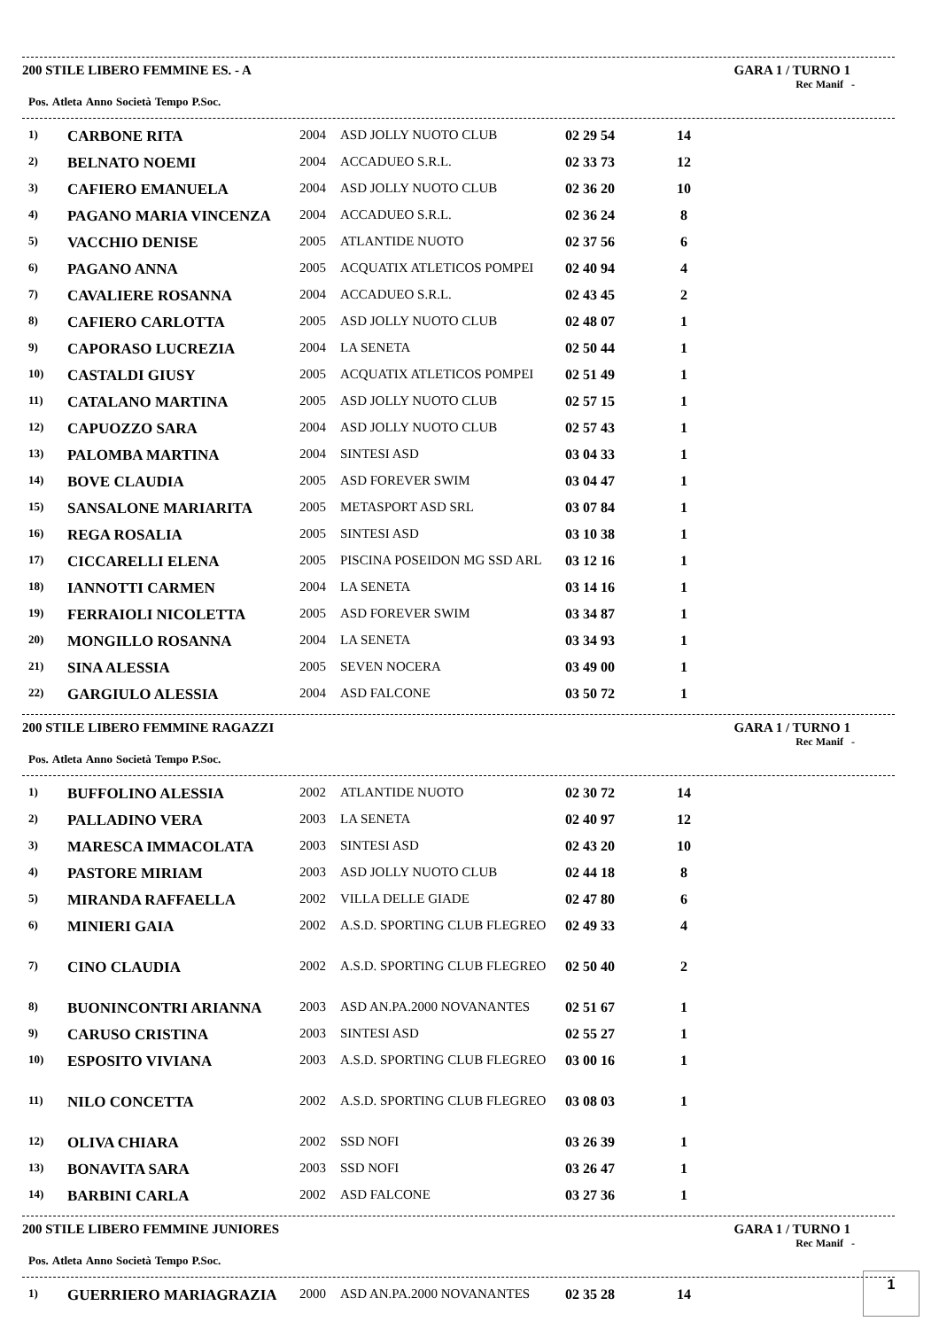200 STILE LIBERO FEMMINE ES. - A GARA 1 / TURNO 1
Rec Manif -
| Pos. | Atleta | Anno | Società | Tempo | P.Soc. |
| --- | --- | --- | --- | --- | --- |
| 1) | CARBONE RITA | 2004 | ASD JOLLY NUOTO CLUB | 02 29 54 | 14 |
| 2) | BELNATO NOEMI | 2004 | ACCADUEO S.R.L. | 02 33 73 | 12 |
| 3) | CAFIERO EMANUELA | 2004 | ASD JOLLY NUOTO CLUB | 02 36 20 | 10 |
| 4) | PAGANO MARIA VINCENZA | 2004 | ACCADUEO S.R.L. | 02 36 24 | 8 |
| 5) | VACCHIO DENISE | 2005 | ATLANTIDE NUOTO | 02 37 56 | 6 |
| 6) | PAGANO ANNA | 2005 | ACQUATIX ATLETICOS POMPEI | 02 40 94 | 4 |
| 7) | CAVALIERE ROSANNA | 2004 | ACCADUEO S.R.L. | 02 43 45 | 2 |
| 8) | CAFIERO CARLOTTA | 2005 | ASD JOLLY NUOTO CLUB | 02 48 07 | 1 |
| 9) | CAPORASO LUCREZIA | 2004 | LA SENETA | 02 50 44 | 1 |
| 10) | CASTALDI GIUSY | 2005 | ACQUATIX ATLETICOS POMPEI | 02 51 49 | 1 |
| 11) | CATALANO MARTINA | 2005 | ASD JOLLY NUOTO CLUB | 02 57 15 | 1 |
| 12) | CAPUOZZO SARA | 2004 | ASD JOLLY NUOTO CLUB | 02 57 43 | 1 |
| 13) | PALOMBA MARTINA | 2004 | SINTESI ASD | 03 04 33 | 1 |
| 14) | BOVE CLAUDIA | 2005 | ASD FOREVER SWIM | 03 04 47 | 1 |
| 15) | SANSALONE MARIARITA | 2005 | METASPORT ASD SRL | 03 07 84 | 1 |
| 16) | REGA ROSALIA | 2005 | SINTESI ASD | 03 10 38 | 1 |
| 17) | CICCARELLI ELENA | 2005 | PISCINA POSEIDON MG SSD ARL | 03 12 16 | 1 |
| 18) | IANNOTTI CARMEN | 2004 | LA SENETA | 03 14 16 | 1 |
| 19) | FERRAIOLI NICOLETTA | 2005 | ASD FOREVER SWIM | 03 34 87 | 1 |
| 20) | MONGILLO ROSANNA | 2004 | LA SENETA | 03 34 93 | 1 |
| 21) | SINA ALESSIA | 2005 | SEVEN NOCERA | 03 49 00 | 1 |
| 22) | GARGIULO ALESSIA | 2004 | ASD FALCONE | 03 50 72 | 1 |
200 STILE LIBERO FEMMINE RAGAZZI GARA 1 / TURNO 1
Rec Manif -
| Pos. | Atleta | Anno | Società | Tempo | P.Soc. |
| --- | --- | --- | --- | --- | --- |
| 1) | BUFFOLINO ALESSIA | 2002 | ATLANTIDE NUOTO | 02 30 72 | 14 |
| 2) | PALLADINO VERA | 2003 | LA SENETA | 02 40 97 | 12 |
| 3) | MARESCA IMMACOLATA | 2003 | SINTESI ASD | 02 43 20 | 10 |
| 4) | PASTORE MIRIAM | 2003 | ASD JOLLY NUOTO CLUB | 02 44 18 | 8 |
| 5) | MIRANDA RAFFAELLA | 2002 | VILLA DELLE GIADE | 02 47 80 | 6 |
| 6) | MINIERI GAIA | 2002 | A.S.D. SPORTING CLUB FLEGREO | 02 49 33 | 4 |
| 7) | CINO CLAUDIA | 2002 | A.S.D. SPORTING CLUB FLEGREO | 02 50 40 | 2 |
| 8) | BUONINCONTRI ARIANNA | 2003 | ASD AN.PA.2000 NOVANANTES | 02 51 67 | 1 |
| 9) | CARUSO CRISTINA | 2003 | SINTESI ASD | 02 55 27 | 1 |
| 10) | ESPOSITO VIVIANA | 2003 | A.S.D. SPORTING CLUB FLEGREO | 03 00 16 | 1 |
| 11) | NILO CONCETTA | 2002 | A.S.D. SPORTING CLUB FLEGREO | 03 08 03 | 1 |
| 12) | OLIVA CHIARA | 2002 | SSD NOFI | 03 26 39 | 1 |
| 13) | BONAVITA SARA | 2003 | SSD NOFI | 03 26 47 | 1 |
| 14) | BARBINI CARLA | 2002 | ASD FALCONE | 03 27 36 | 1 |
200 STILE LIBERO FEMMINE JUNIORES GARA 1 / TURNO 1
Rec Manif -
| Pos. | Atleta | Anno | Società | Tempo | P.Soc. |
| --- | --- | --- | --- | --- | --- |
| 1) | GUERRIERO MARIAGRAZIA | 2000 | ASD AN.PA.2000 NOVANANTES | 02 35 28 | 14 |
1